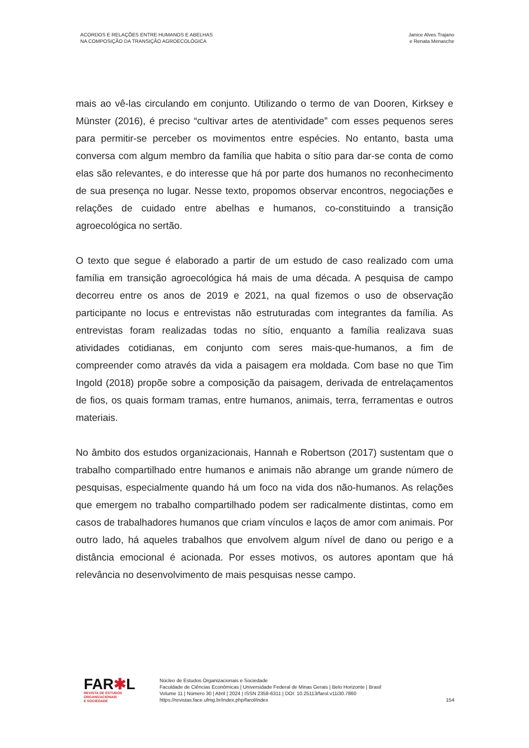ACORDOS E RELAÇÕES ENTRE HUMANOS E ABELHAS
NA COMPOSIÇÃO DA TRANSIÇÃO AGROECOLÓGICA
Janice Alves Trajano
e Renata Menasche
mais ao vê-las circulando em conjunto. Utilizando o termo de van Dooren, Kirksey e Münster (2016), é preciso “cultivar artes de atentividade” com esses pequenos seres para permitir-se perceber os movimentos entre espécies. No entanto, basta uma conversa com algum membro da família que habita o sítio para dar-se conta de como elas são relevantes, e do interesse que há por parte dos humanos no reconhecimento de sua presença no lugar. Nesse texto, propomos observar encontros, negociações e relações de cuidado entre abelhas e humanos, co-constituindo a transição agroecológica no sertão.
O texto que segue é elaborado a partir de um estudo de caso realizado com uma família em transição agroecológica há mais de uma década. A pesquisa de campo decorreu entre os anos de 2019 e 2021, na qual fizemos o uso de observação participante no locus e entrevistas não estruturadas com integrantes da família. As entrevistas foram realizadas todas no sítio, enquanto a família realizava suas atividades cotidianas, em conjunto com seres mais-que-humanos, a fim de compreender como através da vida a paisagem era moldada. Com base no que Tim Ingold (2018) propõe sobre a composição da paisagem, derivada de entrelaçamentos de fios, os quais formam tramas, entre humanos, animais, terra, ferramentas e outros materiais.
No âmbito dos estudos organizacionais, Hannah e Robertson (2017) sustentam que o trabalho compartilhado entre humanos e animais não abrange um grande número de pesquisas, especialmente quando há um foco na vida dos não-humanos. As relações que emergem no trabalho compartilhado podem ser radicalmente distintas, como em casos de trabalhadores humanos que criam vínculos e laços de amor com animais. Por outro lado, há aqueles trabalhos que envolvem algum nível de dano ou perigo e a distância emocional é acionada. Por esses motivos, os autores apontam que há relevância no desenvolvimento de mais pesquisas nesse campo.
FAR✱L
REVISTA DE ESTUDOS
ORGANIZACIONAIS
E SOCIEDADE
Núcleo de Estudos Organizacionais e Sociedade
Faculdade de Ciências Econômicas | Universidade Federal de Minas Gerais | Belo Horizonte | Brasil
Volume 11 | Número 30 | Abril | 2024 | ISSN 2358-6311 | DOI: 10.25113/farol.v11i30.7860
https://revistas.face.ufmg.br/index.php/farol/index
154